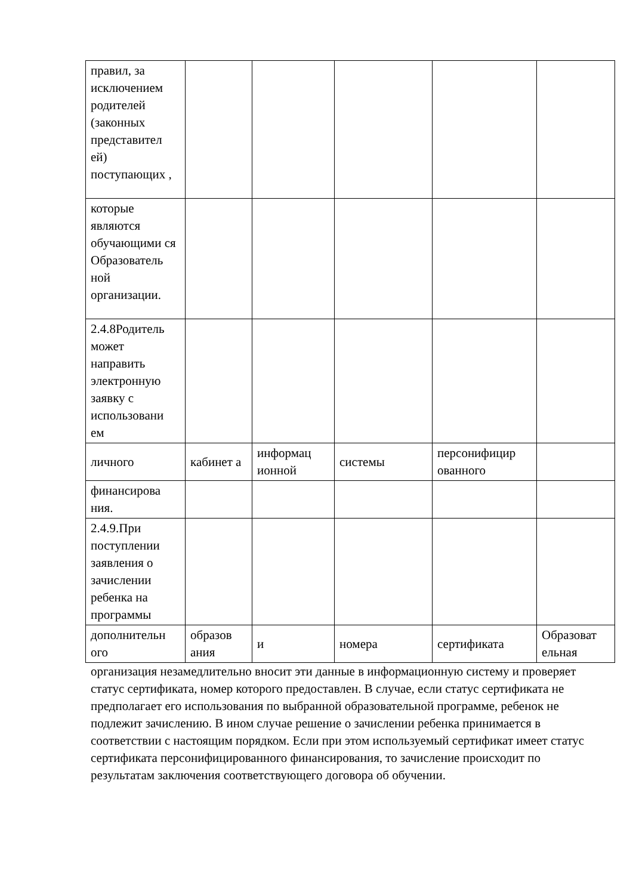| правил, за исключением родителей (законных представител ей) поступающих , | | | | | |
| которые являются обучающими ся Образователь ной организации. | | | | | |
| 2.4.8Родитель может направить электронную заявку с использовани ем | | | | | |
| личного | кабинет а | информац ионной | системы | персонифицир ованного | |
| финансирова ния. | | | | | |
| 2.4.9.При поступлении заявления о зачислении ребенка на программы | | | | | |
| дополнительн ого | образов ания | и | номера | сертификата | Образоват ельная |
организация незамедлительно вносит эти данные в информационную систему и проверяет статус сертификата, номер которого предоставлен. В случае, если статус сертификата не предполагает его использования по выбранной образовательной программе, ребенок не подлежит зачислению. В ином случае решение о зачислении ребенка принимается в соответствии с настоящим порядком. Если при этом используемый сертификат имеет статус сертификата персонифицированного финансирования, то зачисление происходит по результатам заключения соответствующего договора об обучении.